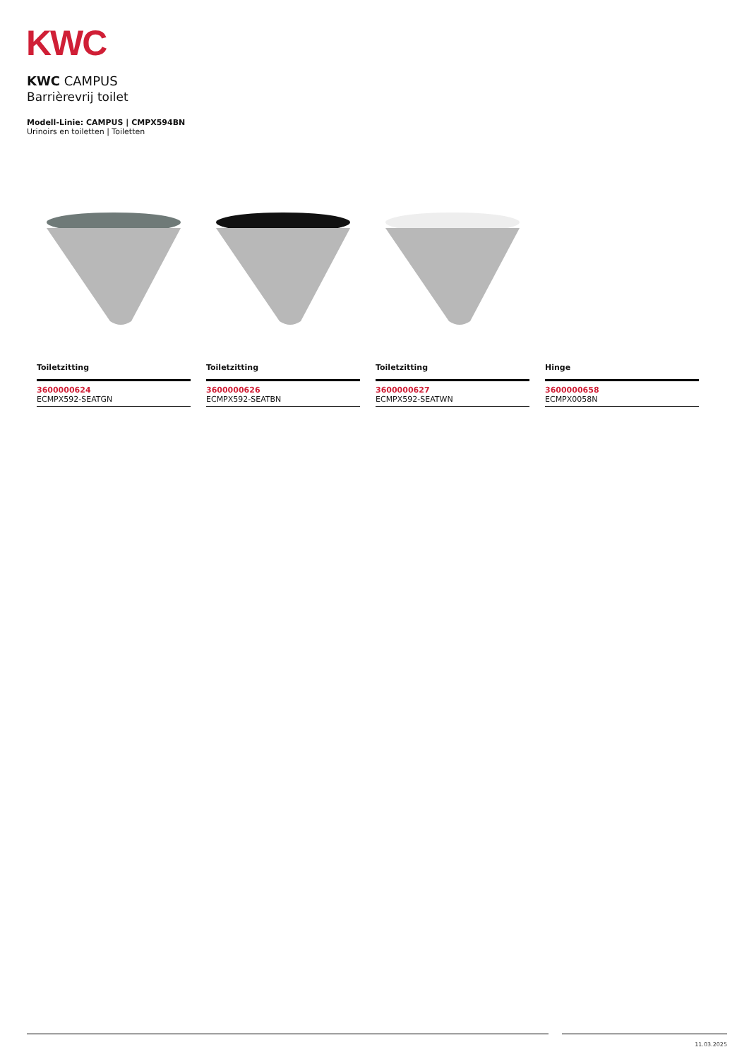KWC
KWC CAMPUS
Barrièrevrij toilet
Modell-Linie: CAMPUS | CMPX594BN
Urinoirs en toiletten | Toiletten
Toiletzitting
3600000624
ECMPX592-SEATGN
Toiletzitting
3600000626
ECMPX592-SEATBN
Toiletzitting
3600000627
ECMPX592-SEATWN
Hinge
3600000658
ECMPX0058N
11.03.2025